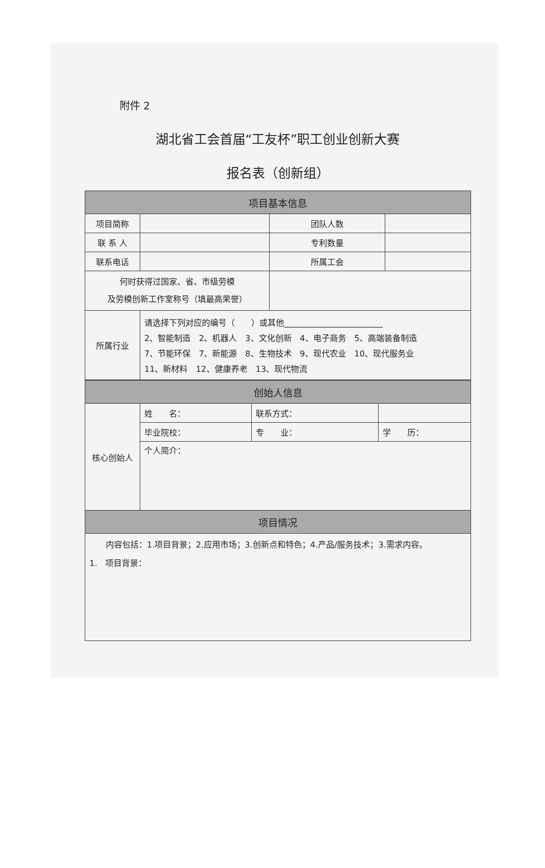附件 2
湖北省工会首届“工友杯”职工创业创新大赛
报名表（创新组）
| 项目基本信息 | | | |
| --- | --- | --- | --- |
| 项目简称 | | 团队人数 | |
| 联 系 人 | | 专利数量 | |
| 联系电话 | | 所属工会 | |
| 何时获得过国家、省、市级劳模 及劳模创新工作室称号（填最高荣誉） | | | |
| 所属行业 | 请选择下列对应的编号（ ）或其他________________________ 2、智能制造 2、机器人 3、文化创新 4、电子商务 5、高端装备制造 7、节能环保 7、新能源 8、生物技术 9、现代农业 10、现代服务业 11、新材料 12、健康养老 13、现代物流 | | |
| 创始人信息 | | | |
| --- | --- | --- | --- |
| 核心创始人 | 姓 名： | 联系方式： | |
| | 毕业院校： | 专 业： | 学 历： |
| | 个人简介： | | |
| 项目情况 | | | |
| 内容包括：1.项目背景；2.应用市场；3.创新点和特色；4.产品/服务技术；3.需求内容。 1. 项目背景： | | | |